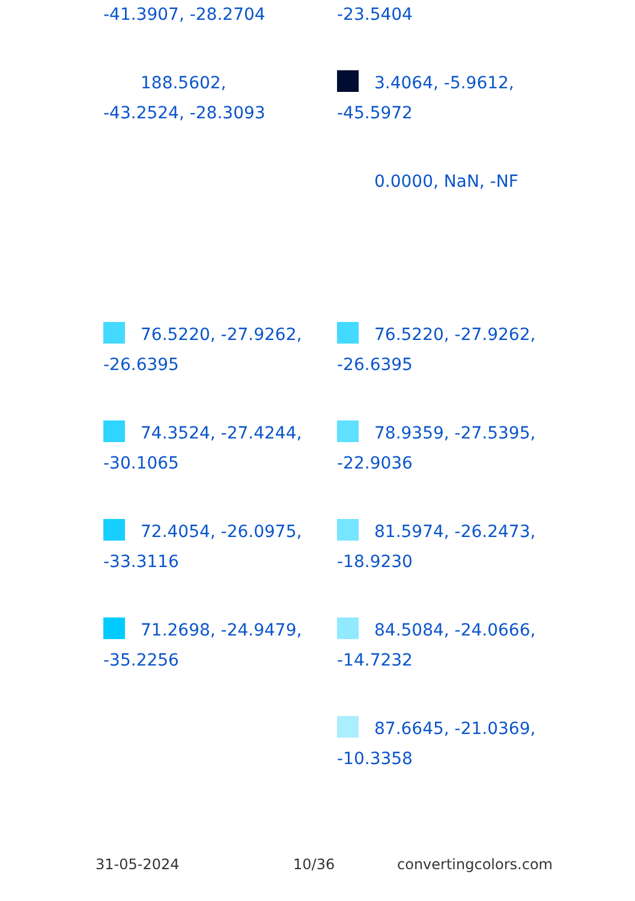-41.3907, -28.2704 -23.5404
188.5602,
-43.2524, -28.3093
3.4064, -5.9612,
-45.5972
0.0000, NaN, -NF
76.5220, -27.9262,
-26.6395
76.5220, -27.9262,
-26.6395
74.3524, -27.4244,
-30.1065
78.9359, -27.5395,
-22.9036
72.4054, -26.0975,
-33.3116
81.5974, -26.2473,
-18.9230
71.2698, -24.9479,
-35.2256
84.5084, -24.0666,
-14.7232
87.6645, -21.0369,
-10.3358
31-05-2024 10/36 convertingcolors.com